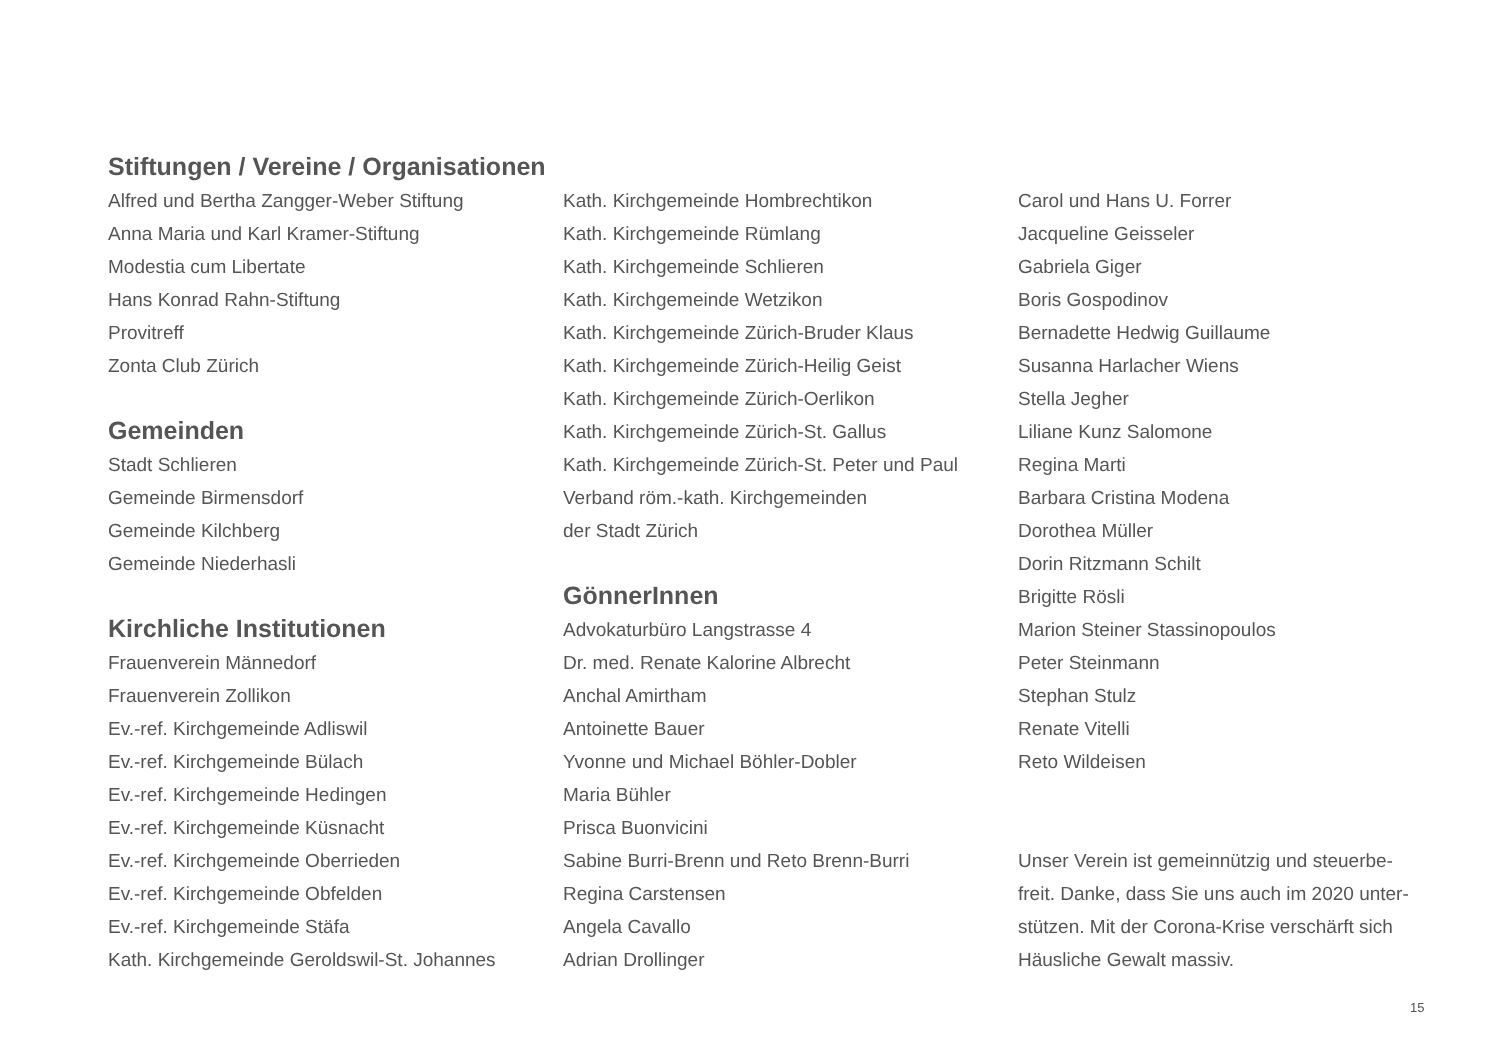Stiftungen / Vereine / Organisationen
Alfred und Bertha Zangger-Weber Stiftung
Anna Maria und Karl Kramer-Stiftung
Modestia cum Libertate
Hans Konrad Rahn-Stiftung
Provitreff
Zonta Club Zürich
Gemeinden
Stadt Schlieren
Gemeinde Birmensdorf
Gemeinde Kilchberg
Gemeinde Niederhasli
Kirchliche Institutionen
Frauenverein Männedorf
Frauenverein Zollikon
Ev.-ref. Kirchgemeinde Adliswil
Ev.-ref. Kirchgemeinde Bülach
Ev.-ref. Kirchgemeinde Hedingen
Ev.-ref. Kirchgemeinde Küsnacht
Ev.-ref. Kirchgemeinde Oberrieden
Ev.-ref. Kirchgemeinde Obfelden
Ev.-ref. Kirchgemeinde Stäfa
Kath. Kirchgemeinde Geroldswil-St. Johannes
Kath. Kirchgemeinde Hombrechtikon
Kath. Kirchgemeinde Rümlang
Kath. Kirchgemeinde Schlieren
Kath. Kirchgemeinde Wetzikon
Kath. Kirchgemeinde Zürich-Bruder Klaus
Kath. Kirchgemeinde Zürich-Heilig Geist
Kath. Kirchgemeinde Zürich-Oerlikon
Kath. Kirchgemeinde Zürich-St. Gallus
Kath. Kirchgemeinde Zürich-St. Peter und Paul
Verband röm.-kath. Kirchgemeinden
der Stadt Zürich
GönnerInnen
Advokaturbüro Langstrasse 4
Dr. med. Renate Kalorine Albrecht
Anchal Amirtham
Antoinette Bauer
Yvonne und Michael Böhler-Dobler
Maria Bühler
Prisca Buonvicini
Sabine Burri-Brenn und Reto Brenn-Burri
Regina Carstensen
Angela Cavallo
Adrian Drollinger
Carol und Hans U. Forrer
Jacqueline Geisseler
Gabriela Giger
Boris Gospodinov
Bernadette Hedwig Guillaume
Susanna Harlacher Wiens
Stella Jegher
Liliane Kunz Salomone
Regina Marti
Barbara Cristina Modena
Dorothea Müller
Dorin Ritzmann Schilt
Brigitte Rösli
Marion Steiner Stassinopoulos
Peter Steinmann
Stephan Stulz
Renate Vitelli
Reto Wildeisen
Unser Verein ist gemeinnützig und steuerbe-
freit. Danke, dass Sie uns auch im 2020 unter-
stützen. Mit der Corona-Krise verschärft sich
Häusliche Gewalt massiv.
15